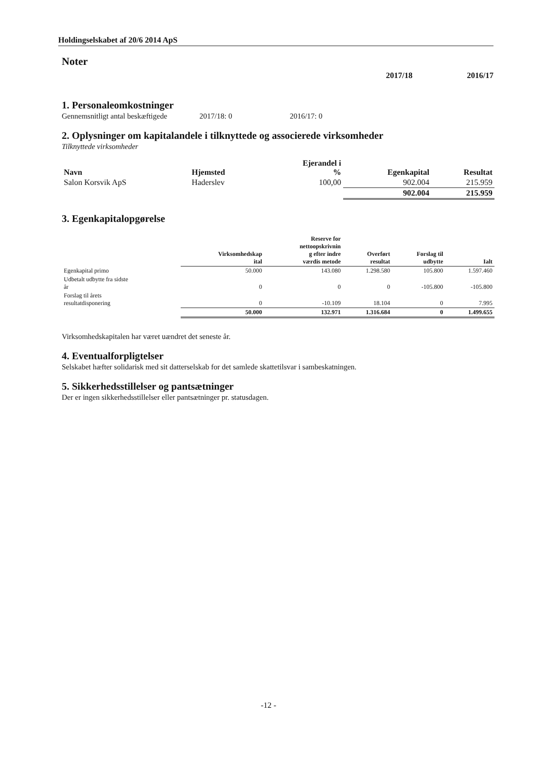Holdingselskabet af 20/6 2014 ApS
Noter
2017/18 2016/17
1. Personaleomkostninger
Gennemsnitligt antal beskæftigede 2017/18: 0 2016/17: 0
2. Oplysninger om kapitalandele i tilknyttede og associerede virksomheder
Tilknyttede virksomheder
| Navn | Hjemsted | Ejerandel i % | Egenkapital | Resultat |
| --- | --- | --- | --- | --- |
| Salon Korsvik ApS | Haderslev | 100,00 | 902.004 | 215.959 |
| | | | 902.004 | 215.959 |
3. Egenkapitalopgørelse
| | Virksomhedskap ital | Reserve for nettoopskrivnin g efter indre værdis metode | Overført resultat | Forslag til udbytte | Ialt |
| --- | --- | --- | --- | --- | --- |
| Egenkapital primo | 50.000 | 143.080 | 1.298.580 | 105.800 | 1.597.460 |
| Udbetalt udbytte fra sidste år | 0 | 0 | 0 | -105.800 | -105.800 |
| Forslag til årets resultatdisponering | 0 | -10.109 | 18.104 | 0 | 7.995 |
| | 50.000 | 132.971 | 1.316.684 | 0 | 1.499.655 |
Virksomhedskapitalen har været uændret det seneste år.
4. Eventualforpligtelser
Selskabet hæfter solidarisk med sit datterselskab for det samlede skattetilsvar i sambeskatningen.
5. Sikkerhedsstillelser og pantsætninger
Der er ingen sikkerhedsstillelser eller pantsætninger pr. statusdagen.
-12 -